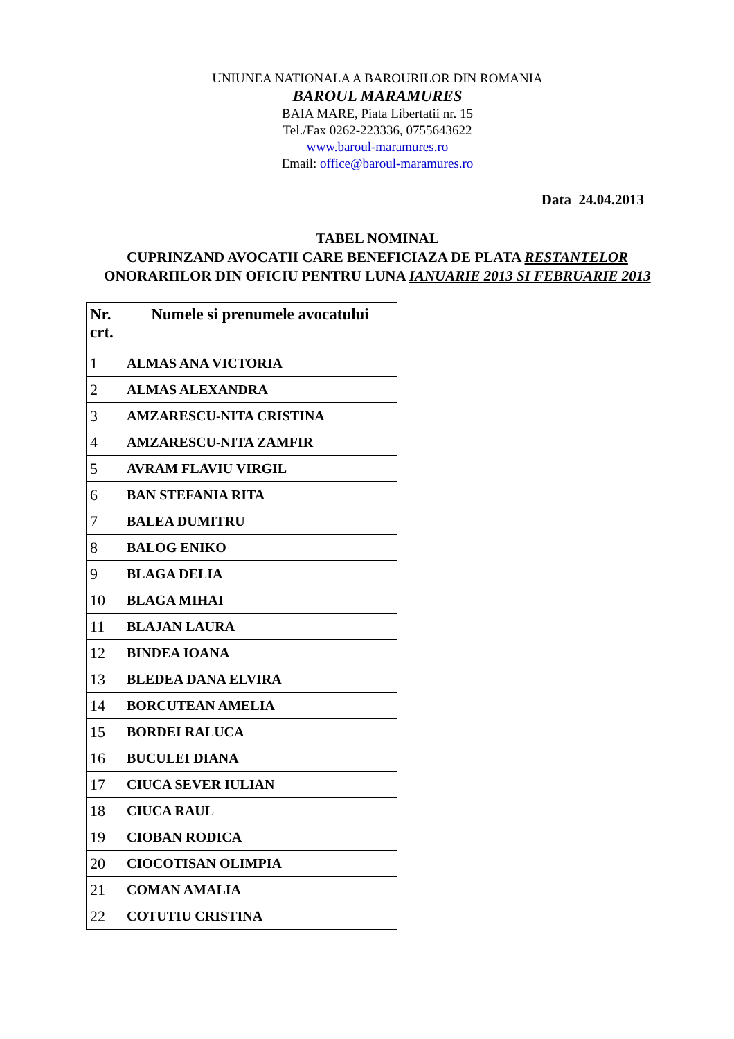UNIUNEA NATIONALA A BAROURILOR DIN ROMANIA
BAROUL MARAMURES
BAIA MARE, Piata Libertatii nr. 15
Tel./Fax 0262-223336, 0755643622
www.baroul-maramures.ro
Email: office@baroul-maramures.ro
Data 24.04.2013
TABEL NOMINAL
CUPRINZAND AVOCATII CARE BENEFICIAZA DE PLATA RESTANTELOR ONORARIILOR DIN OFICIU PENTRU LUNA IANUARIE 2013 SI FEBRUARIE 2013
| Nr. crt. | Numele si prenumele avocatului |
| --- | --- |
| 1 | ALMAS ANA VICTORIA |
| 2 | ALMAS ALEXANDRA |
| 3 | AMZARESCU-NITA CRISTINA |
| 4 | AMZARESCU-NITA ZAMFIR |
| 5 | AVRAM FLAVIU VIRGIL |
| 6 | BAN STEFANIA RITA |
| 7 | BALEA DUMITRU |
| 8 | BALOG ENIKO |
| 9 | BLAGA DELIA |
| 10 | BLAGA MIHAI |
| 11 | BLAJAN LAURA |
| 12 | BINDEA IOANA |
| 13 | BLEDEA DANA ELVIRA |
| 14 | BORCUTEAN AMELIA |
| 15 | BORDEI RALUCA |
| 16 | BUCULEI DIANA |
| 17 | CIUCA SEVER IULIAN |
| 18 | CIUCA RAUL |
| 19 | CIOBAN RODICA |
| 20 | CIOCOTISAN OLIMPIA |
| 21 | COMAN AMALIA |
| 22 | COTUTIU CRISTINA |